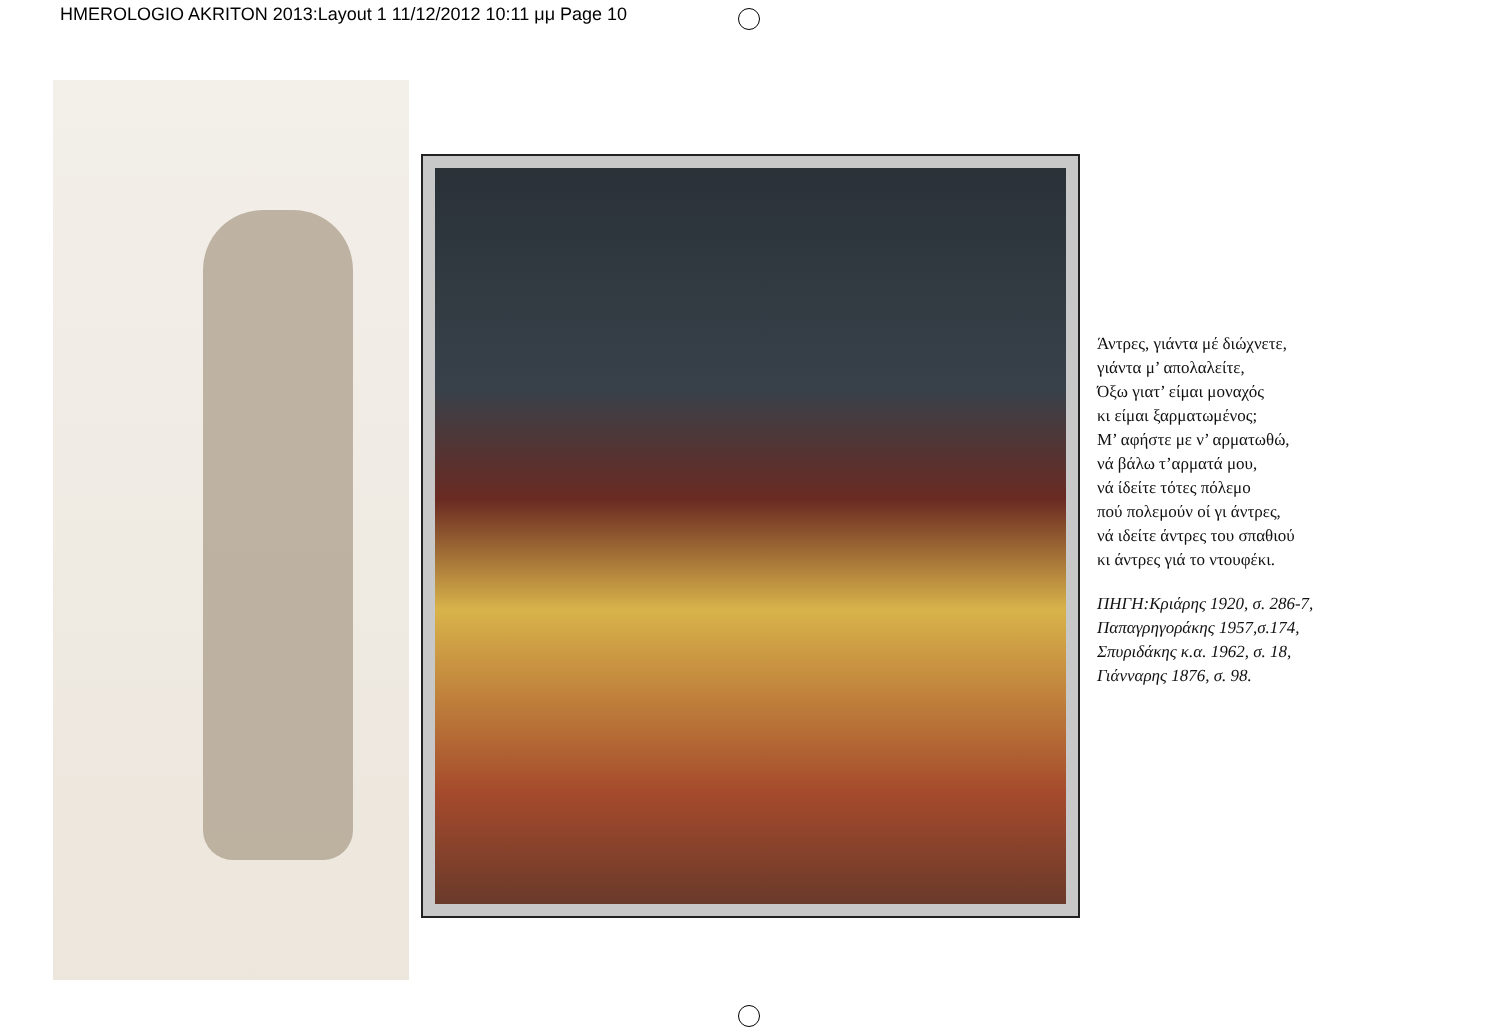HMEROLOGIO AKRITON 2013:Layout 1 11/12/2012 10:11 μμ Page 10
Άντρες, γιάντα μέ διώχνετε,
γιάντα μ’ απολαλείτε,
Όξω γιατ’ είμαι μοναχός
κι είμαι ξαρματωμένος;
Μ’ αφήστε με ν’ αρματωθώ,
νά βάλω τ’αρματά μου,
νά ίδείτε τότες πόλεμο
πού πολεμούν οί γι άντρες,
νά ιδείτε άντρες του σπαθιού
κι άντρες γιά το ντουφέκι.
ΠΗΓΗ:Κριάρης 1920, σ. 286-7,
Παπαγρηγοράκης 1957,σ.174,
Σπυριδάκης κ.α. 1962, σ. 18,
Γιάνναρης 1876, σ. 98.